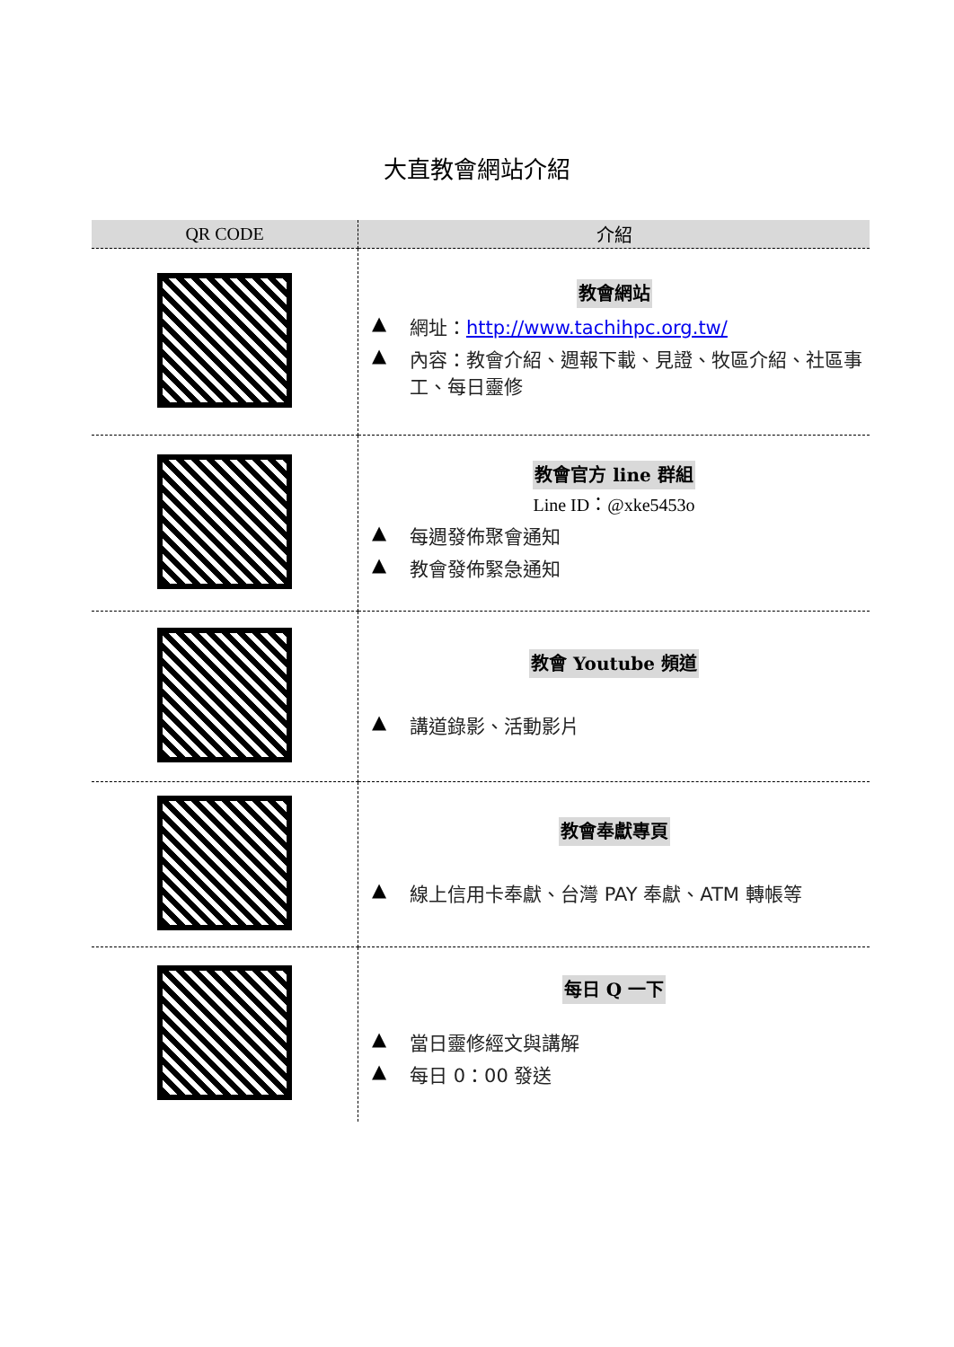大直教會網站介紹
| QR CODE | 介紹 |
| --- | --- |
| | 教會網站 ▲ 網址： http://www.tachihpc.org.tw/ ▲ 內容：教會介紹、週報下載、見證、牧區介紹、社區事工、每日靈修 |
| | 教會官方 line 群組 Line ID：@xke5453o ▲ 每週發佈聚會通知 ▲ 教會發佈緊急通知 |
| | 教會 Youtube 頻道 ▲ 講道錄影、活動影片 |
| | 教會奉獻專頁 ▲ 線上信用卡奉獻、台灣 PAY 奉獻、ATM 轉帳等 |
| | 每日 Q 一下 ▲ 當日靈修經文與講解 ▲ 每日 0：00 發送 |